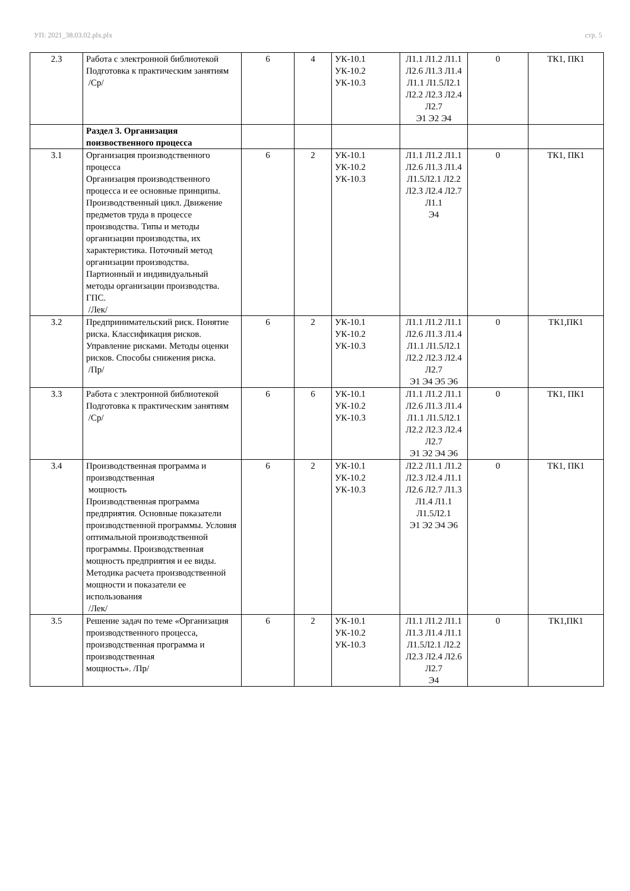УП: 2021_38.03.02.plx.plx стр. 5
| 2.3 | Работа с электронной библиотекой Подготовка к практическим занятиям /Ср/ | 6 | 4 | УК-10.1 УК-10.2 УК-10.3 | Л1.1 Л1.2 Л1.1 Л2.6 Л1.3 Л1.4 Л1.1 Л1.5Л2.1 Л2.2 Л2.3 Л2.4 Л2.7 Э1 Э2 Э4 | 0 | ТК1, ПК1 |
| | Раздел 3. Организация поизвоственного процесса | | | | | | |
| 3.1 | Организация производственного процесса Организация производственного процесса и ее основные принципы. Производственный цикл. Движение предметов труда в процессе производства. Типы и методы организации производства, их характеристика. Поточный метод организации производства. Партионный и индивидуальный методы организации производства. ГПС. /Лек/ | 6 | 2 | УК-10.1 УК-10.2 УК-10.3 | Л1.1 Л1.2 Л1.1 Л2.6 Л1.3 Л1.4 Л1.5Л2.1 Л2.2 Л2.3 Л2.4 Л2.7 Л1.1 Э4 | 0 | ТК1, ПК1 |
| 3.2 | Предпринимательский риск. Понятие риска. Классификация рисков. Управление рисками. Методы оценки рисков. Способы снижения риска. /Пр/ | 6 | 2 | УК-10.1 УК-10.2 УК-10.3 | Л1.1 Л1.2 Л1.1 Л2.6 Л1.3 Л1.4 Л1.1 Л1.5Л2.1 Л2.2 Л2.3 Л2.4 Л2.7 Э1 Э4 Э5 Э6 | 0 | ТК1,ПК1 |
| 3.3 | Работа с электронной библиотекой Подготовка к практическим занятиям /Ср/ | 6 | 6 | УК-10.1 УК-10.2 УК-10.3 | Л1.1 Л1.2 Л1.1 Л2.6 Л1.3 Л1.4 Л1.1 Л1.5Л2.1 Л2.2 Л2.3 Л2.4 Л2.7 Э1 Э2 Э4 Э6 | 0 | ТК1, ПК1 |
| 3.4 | Производственная программа и производственная мощность Производственная программа предприятия. Основные показатели производственной программы. Условия оптимальной производственной программы. Производственная мощность предприятия и ее виды. Методика расчета производственной мощности и показатели ее использования /Лек/ | 6 | 2 | УК-10.1 УК-10.2 УК-10.3 | Л2.2 Л1.1 Л1.2 Л2.3 Л2.4 Л1.1 Л2.6 Л2.7 Л1.3 Л1.4 Л1.1 Л1.5Л2.1 Э1 Э2 Э4 Э6 | 0 | ТК1, ПК1 |
| 3.5 | Решение задач по теме «Организация производственного процесса, производственная программа и производственная мощность». /Пр/ | 6 | 2 | УК-10.1 УК-10.2 УК-10.3 | Л1.1 Л1.2 Л1.1 Л1.3 Л1.4 Л1.1 Л1.5Л2.1 Л2.2 Л2.3 Л2.4 Л2.6 Л2.7 Э4 | 0 | ТК1,ПК1 |